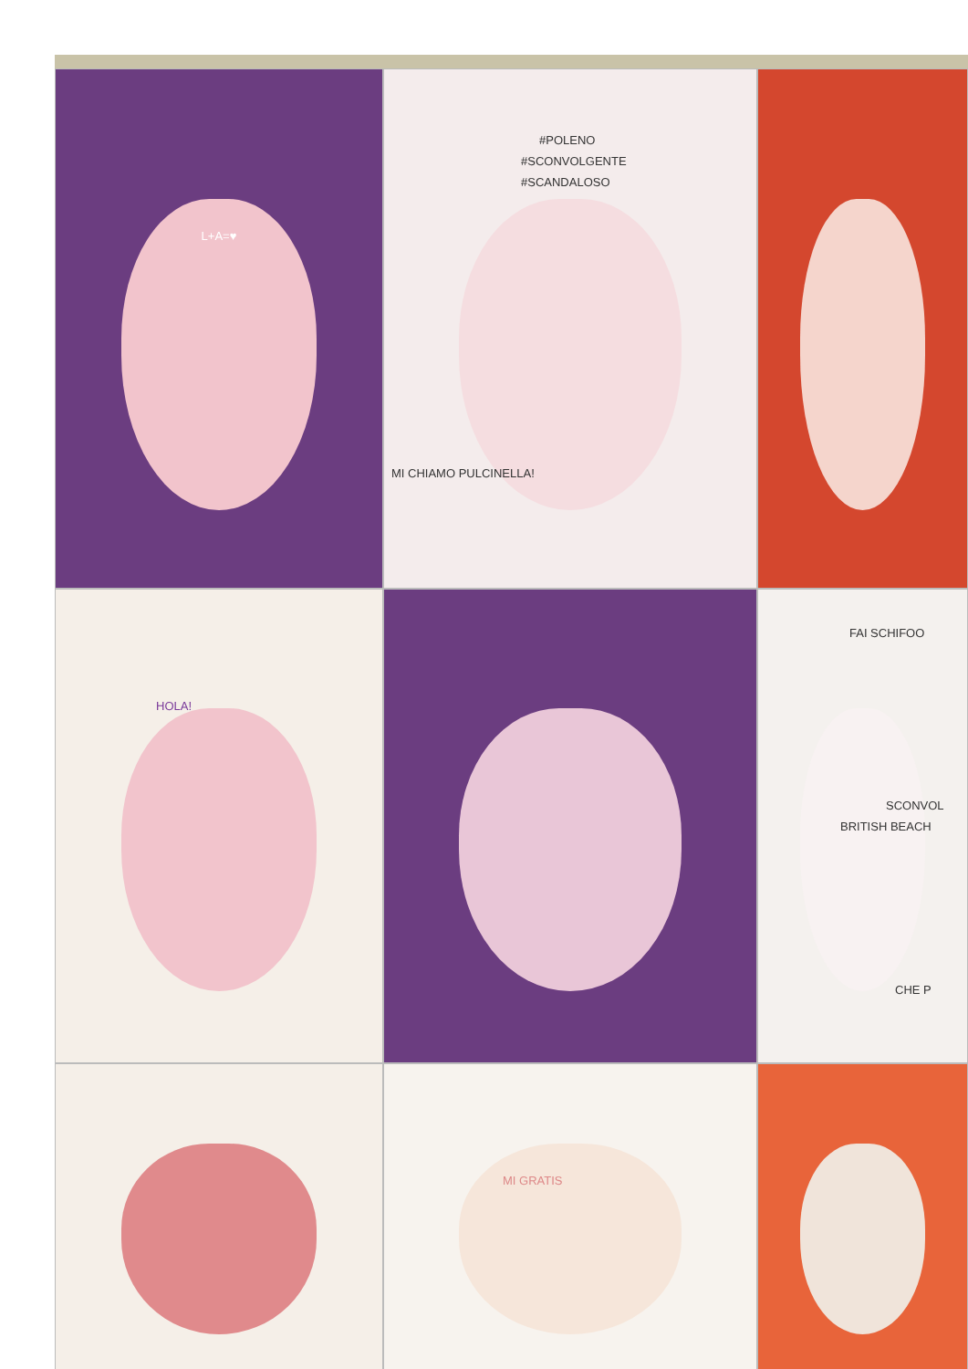L+A=♥
#POLENO
#SCONVOLGENTE
#SCANDALOSO
MI CHIAMO PULCINELLA!
HOLA!
FAI SCHIFOO
SCONVOL
BRITISH BEACH
CHE P
MI GRATIS